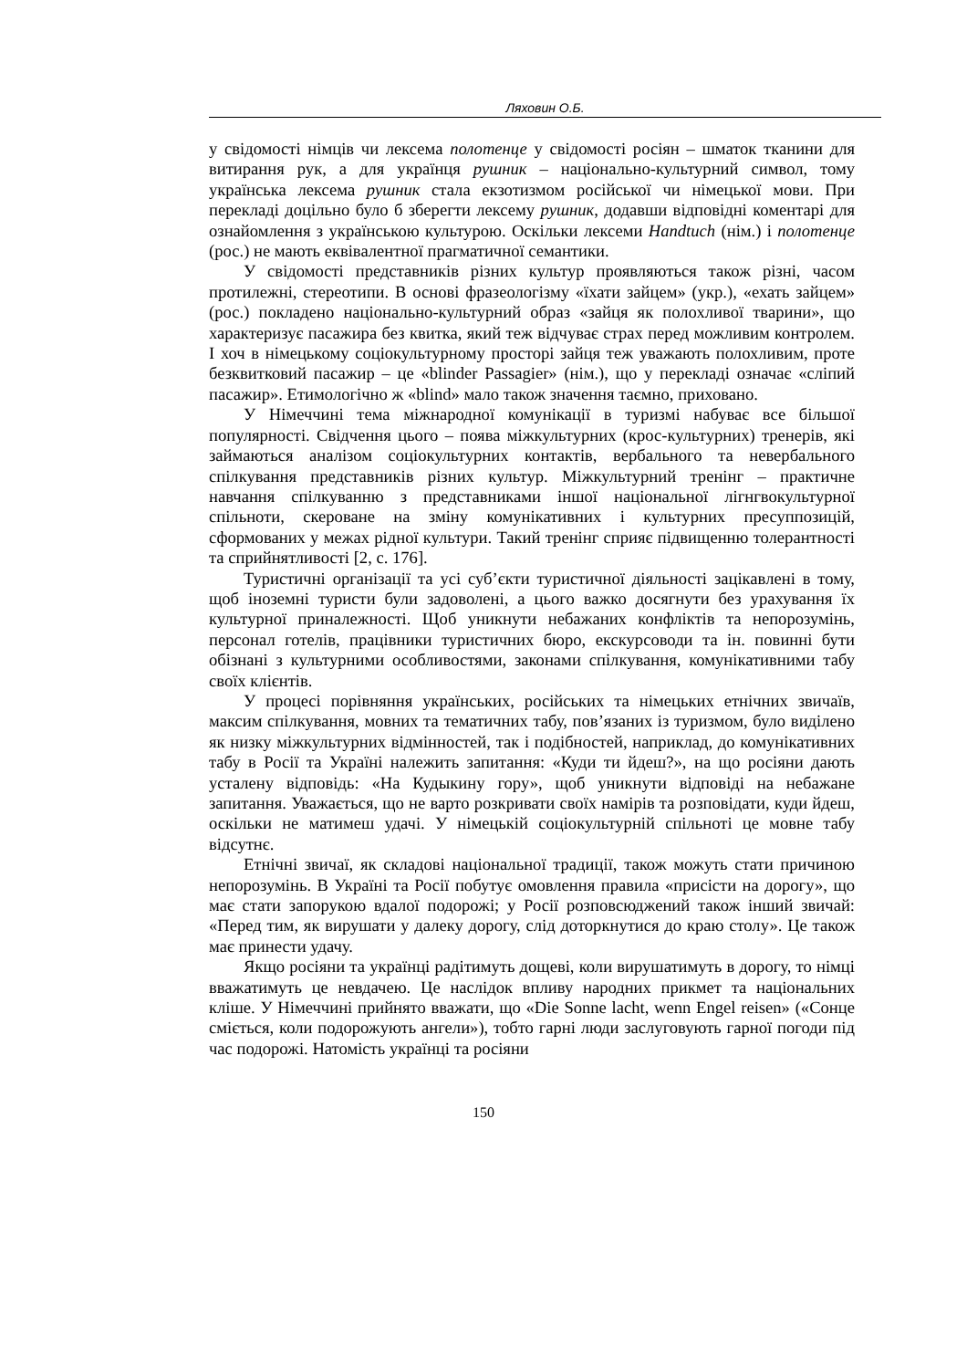Ляховин О.Б.
у свідомості німців чи лексема полотенце у свідомості росіян – шматок тканини для витирання рук, а для українця рушник – національно-культурний символ, тому українська лексема рушник стала екзотизмом російської чи німецької мови. При перекладі доцільно було б зберегти лексему рушник, додавши відповідні коментарі для ознайомлення з українською культурою. Оскільки лексеми Handtuch (нім.) і полотенце (рос.) не мають еквівалентної прагматичної семантики.
У свідомості представників різних культур проявляються також різні, часом протилежні, стереотипи. В основі фразеологізму «їхати зайцем» (укр.), «ехать зайцем» (рос.) покладено національно-культурний образ «зайця як полохливої тварини», що характеризує пасажира без квитка, який теж відчуває страх перед можливим контролем. І хоч в німецькому соціокультурному просторі зайця теж уважають полохливим, проте безквитковий пасажир – це «blinder Passagier» (нім.), що у перекладі означає «сліпий пасажир». Етимологічно ж «blind» мало також значення таємно, приховано.
У Німеччині тема міжнародної комунікації в туризмі набуває все більшої популярності. Свідчення цього – поява міжкультурних (крос-культурних) тренерів, які займаються аналізом соціокультурних контактів, вербального та невербального спілкування представників різних культур. Міжкультурний тренінг – практичне навчання спілкуванню з представниками іншої національної лігнгвокультурної спільноти, скероване на зміну комунікативних і культурних пресуппозицій, сформованих у межах рідної культури. Такий тренінг сприяє підвищенню толерантності та сприйнятливості [2, с. 176].
Туристичні організації та усі суб’єкти туристичної діяльності зацікавлені в тому, щоб іноземні туристи були задоволені, а цього важко досягнути без урахування їх культурної приналежності. Щоб уникнути небажаних конфліктів та непорозумінь, персонал готелів, працівники туристичних бюро, екскурсоводи та ін. повинні бути обізнані з культурними особливостями, законами спілкування, комунікативними табу своїх клієнтів.
У процесі порівняння українських, російських та німецьких етнічних звичаїв, максим спілкування, мовних та тематичних табу, пов’язаних із туризмом, було виділено як низку міжкультурних відмінностей, так і подібностей, наприклад, до комунікативних табу в Росії та Україні належить запитання: «Куди ти йдеш?», на що росіяни дають усталену відповідь: «На Кудыкину гору», щоб уникнути відповіді на небажане запитання. Уважається, що не варто розкривати своїх намірів та розповідати, куди йдеш, оскільки не матимеш удачі. У німецькій соціокультурній спільноті це мовне табу відсутнє.
Етнічні звичаї, як складові національної традиції, також можуть стати причиною непорозумінь. В Україні та Росії побутує омовлення правила «присісти на дорогу», що має стати запорукою вдалої подорожі; у Росії розповсюджений також інший звичай: «Перед тим, як вирушати у далеку дорогу, слід доторкнутися до краю столу». Це також має принести удачу.
Якщо росіяни та українці радітимуть дощеві, коли вирушатимуть в дорогу, то німці вважатимуть це невдачею. Це наслідок впливу народних прикмет та національних кліше. У Німеччині прийнято вважати, що «Die Sonne lacht, wenn Engel reisen» («Сонце сміється, коли подорожують ангели»), тобто гарні люди заслуговують гарної погоди під час подорожі. Натомість українці та росіяни
150